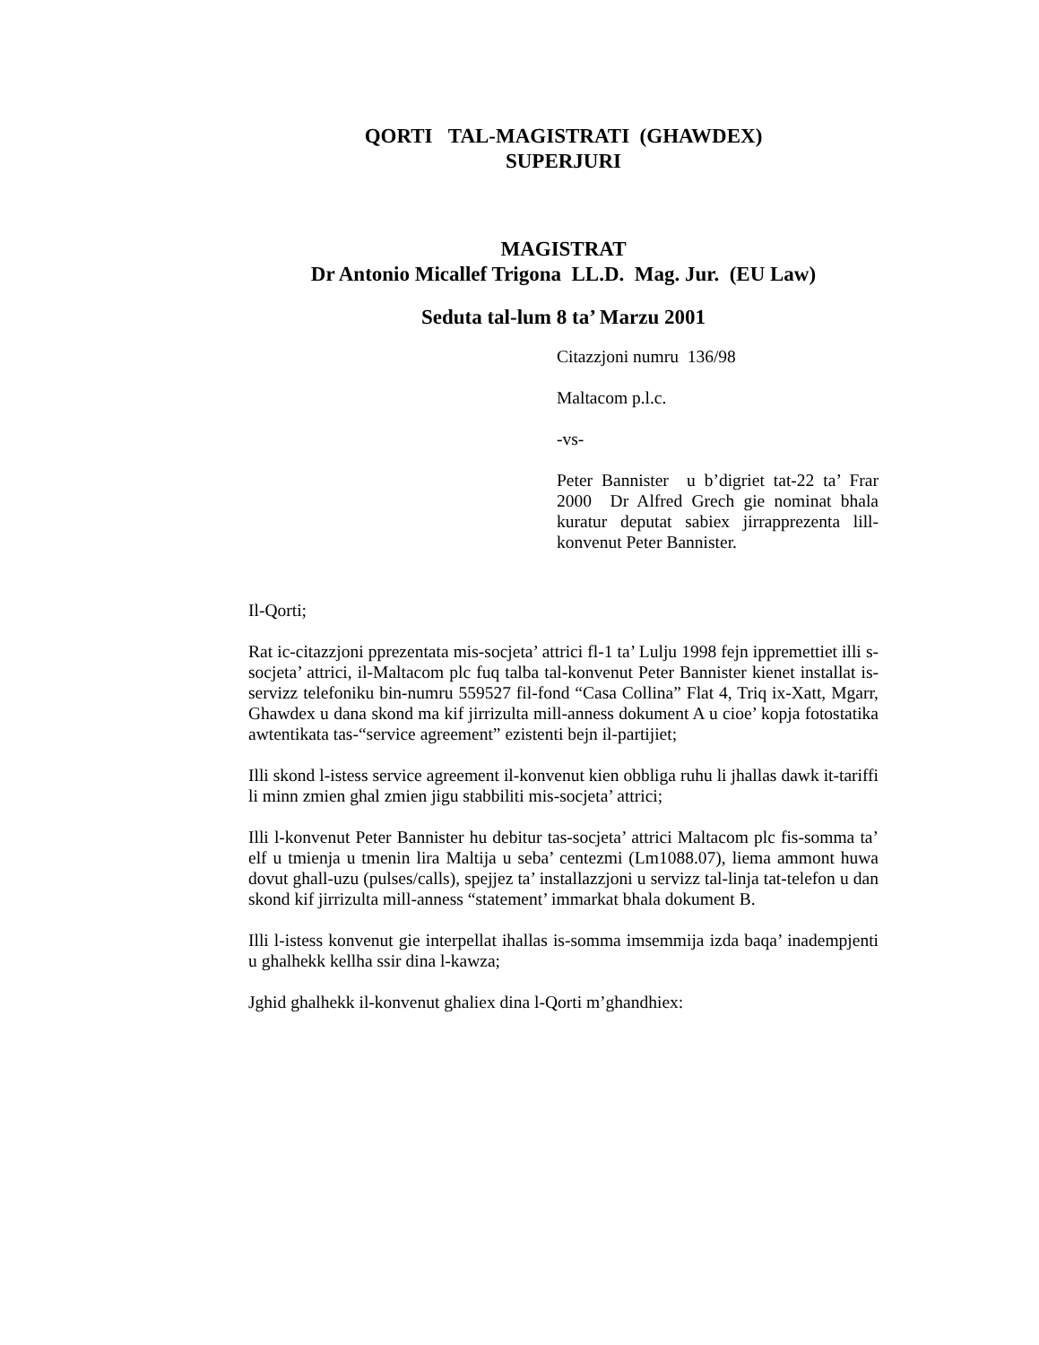QORTI TAL-MAGISTRATI (GHAWDEX)
SUPERJURI
MAGISTRAT
Dr Antonio Micallef Trigona LL.D. Mag. Jur. (EU Law)
Seduta tal-lum 8 ta’ Marzu 2001
Citazzjoni numru 136/98
Maltacom p.l.c.
-vs-
Peter Bannister u b’digriet tat-22 ta’ Frar 2000 Dr Alfred Grech gie nominat bhala kuratur deputat sabiex jirrapprezenta lill-konvenut Peter Bannister.
Il-Qorti;
Rat ic-citazzjoni pprezentata mis-socjeta’ attrici fl-1 ta’ Lulju 1998 fejn ippremettiet illi s-socjeta’ attrici, il-Maltacom plc fuq talba tal-konvenut Peter Bannister kienet installat is-servizz telefoniku bin-numru 559527 fil-fond “Casa Collina” Flat 4, Triq ix-Xatt, Mgarr, Ghawdex u dana skond ma kif jirrizulta mill-anness dokument A u cioe’ kopja fotostatika awtentikata tas-“service agreement” ezistenti bejn il-partijiet;
Illi skond l-istess service agreement il-konvenut kien obbliga ruhu li jhallas dawk it-tariffi li minn zmien ghal zmien jigu stabbiliti mis-socjeta’ attrici;
Illi l-konvenut Peter Bannister hu debitur tas-socjeta’ attrici Maltacom plc fis-somma ta’ elf u tmienja u tmenin lira Maltija u seba’ centezmi (Lm1088.07), liema ammont huwa dovut ghall-uzu (pulses/calls), spejjez ta’ installazzjoni u servizz tal-linja tat-telefon u dan skond kif jirrizulta mill-anness “statement’ immarkat bhala dokument B.
Illi l-istess konvenut gie interpellat ihallas is-somma imsemmija izda baqa’ inadempjenti u ghalhekk kellha ssir dina l-kawza;
Jghid ghalhekk il-konvenut ghaliex dina l-Qorti m’ghandhiex: